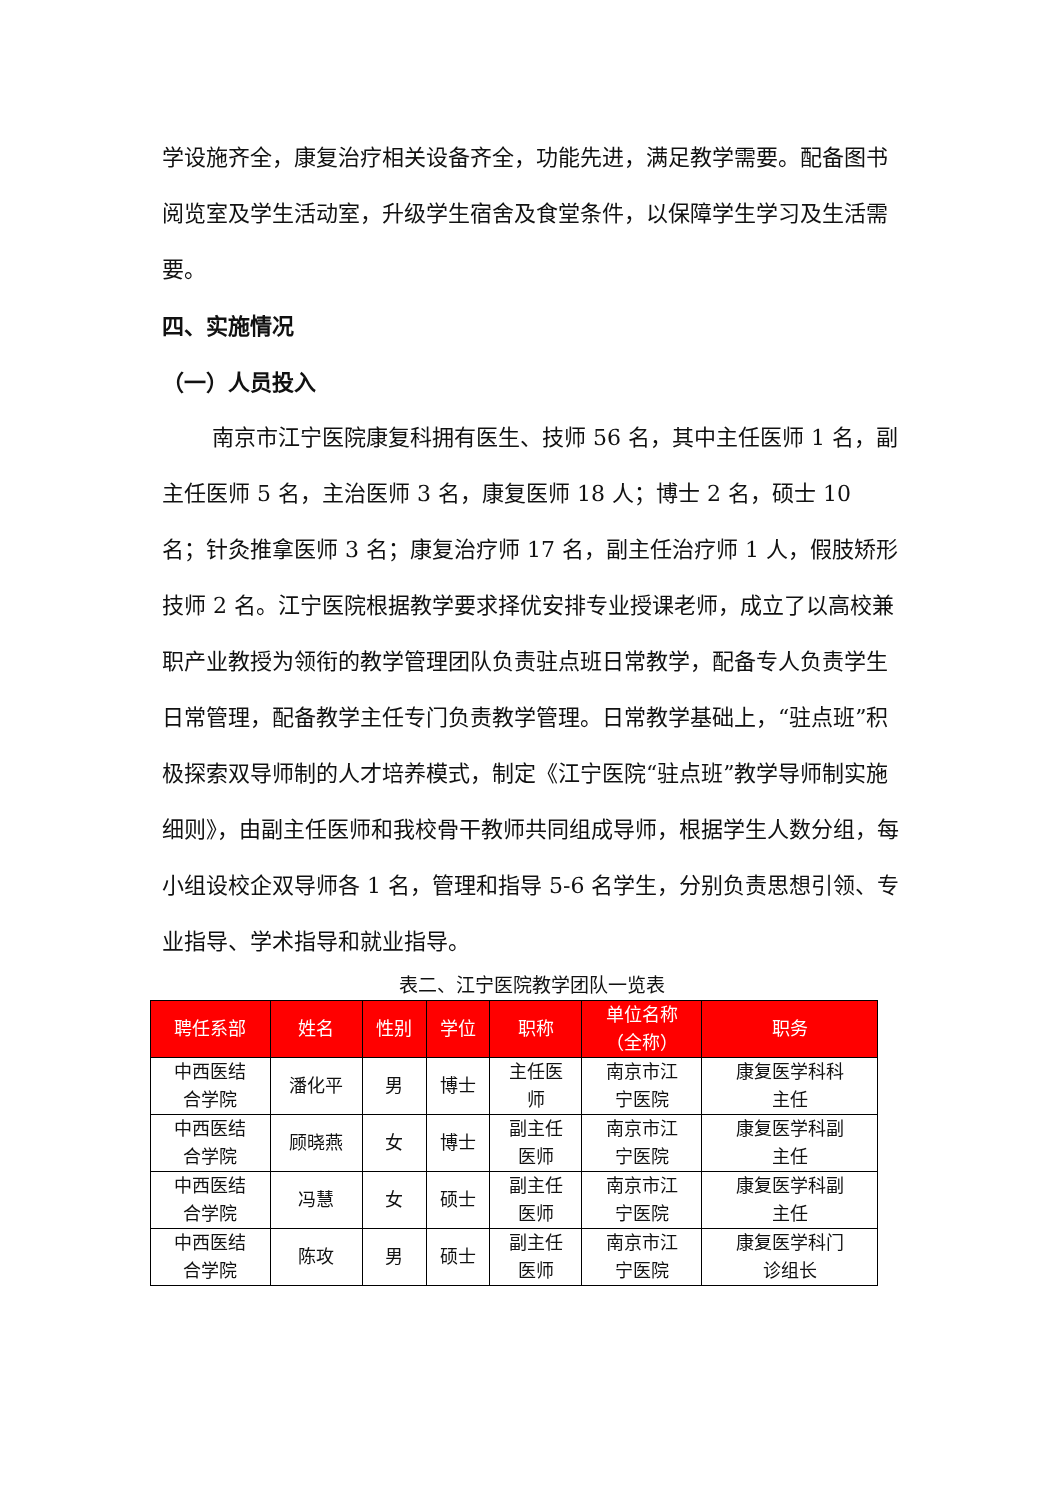学设施齐全，康复治疗相关设备齐全，功能先进，满足教学需要。配备图书阅览室及学生活动室，升级学生宿舍及食堂条件，以保障学生学习及生活需要。
四、实施情况
（一）人员投入
南京市江宁医院康复科拥有医生、技师 56 名，其中主任医师 1 名，副主任医师 5 名，主治医师 3 名，康复医师 18 人；博士 2 名，硕士 10 名；针灸推拿医师 3 名；康复治疗师 17 名，副主任治疗师 1 人，假肢矫形技师 2 名。江宁医院根据教学要求择优安排专业授课老师，成立了以高校兼职产业教授为领衔的教学管理团队负责驻点班日常教学，配备专人负责学生日常管理，配备教学主任专门负责教学管理。日常教学基础上，“驻点班”积极探索双导师制的人才培养模式，制定《江宁医院“驻点班”教学导师制实施细则》，由副主任医师和我校骨干教师共同组成导师，根据学生人数分组，每小组设校企双导师各 1 名，管理和指导 5-6 名学生，分别负责思想引领、专业指导、学术指导和就业指导。
表二、江宁医院教学团队一览表
| 聘任系部 | 姓名 | 性别 | 学位 | 职称 | 单位名称 （全称） | 职务 |
| --- | --- | --- | --- | --- | --- | --- |
| 中西医结 合学院 | 潘化平 | 男 | 博士 | 主任医 师 | 南京市江 宁医院 | 康复医学科科 主任 |
| 中西医结 合学院 | 顾晓燕 | 女 | 博士 | 副主任 医师 | 南京市江 宁医院 | 康复医学科副 主任 |
| 中西医结 合学院 | 冯慧 | 女 | 硕士 | 副主任 医师 | 南京市江 宁医院 | 康复医学科副 主任 |
| 中西医结 合学院 | 陈攻 | 男 | 硕士 | 副主任 医师 | 南京市江 宁医院 | 康复医学科门 诊组长 |